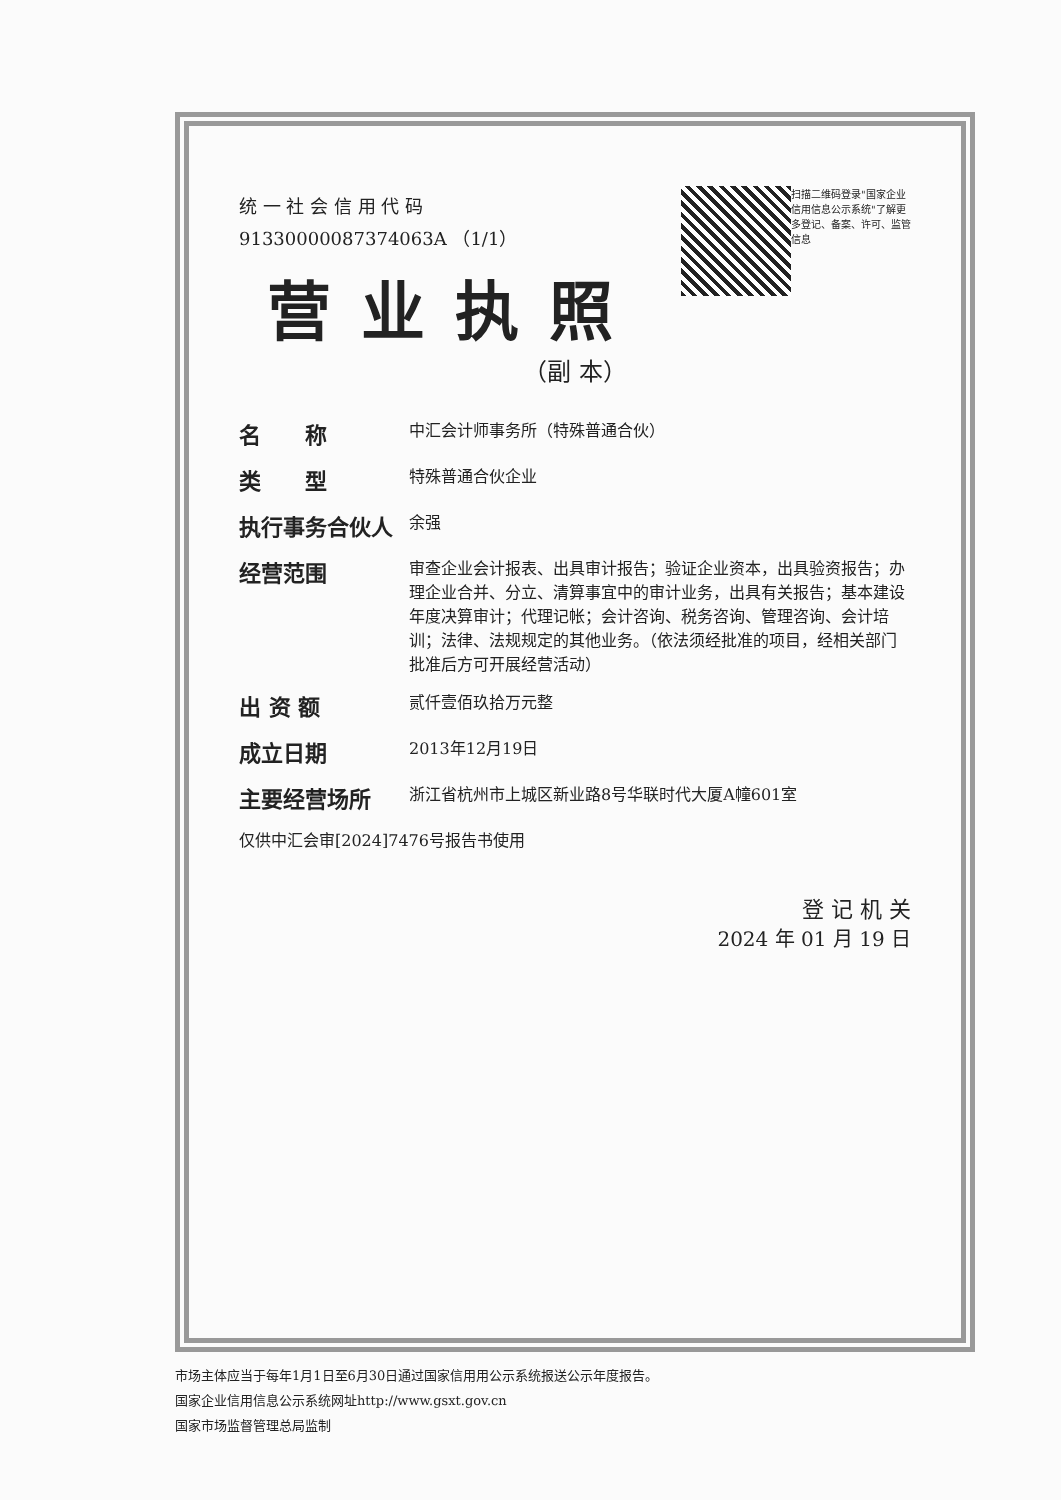扫描二维码登录"国家企业信用信息公示系统"了解更多登记、备案、许可、监管信息
统 一 社 会 信 用 代 码
91330000087374063A （1/1）
营业执照
（副 本）
名　　称 中汇会计师事务所（特殊普通合伙）
类　　型 特殊普通合伙企业
执行事务合伙人 余强
经营范围 审查企业会计报表、出具审计报告；验证企业资本，出具验资报告；办理企业合并、分立、清算事宜中的审计业务，出具有关报告；基本建设年度决算审计；代理记帐；会计咨询、税务咨询、管理咨询、会计培训；法律、法规规定的其他业务。（依法须经批准的项目，经相关部门批准后方可开展经营活动）
出 资 额 贰仟壹佰玖拾万元整
成立日期 2013年12月19日
主要经营场所 浙江省杭州市上城区新业路8号华联时代大厦A幢601室
仅供中汇会审[2024]7476号报告书使用
登 记 机 关
2024 年 01 月 19 日
市场主体应当于每年1月1日至6月30日通过国家信用用公示系统报送公示年度报告。
国家企业信用信息公示系统网址http://www.gsxt.gov.cn
国家市场监督管理总局监制